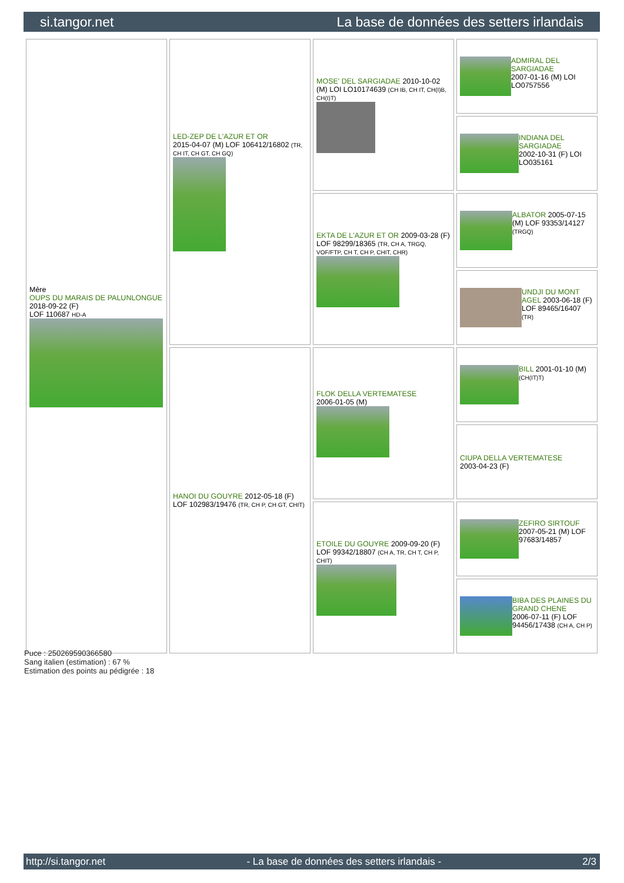si.tangor.net La base de données des setters irlandais
| Mère OUPS DU MARAIS DE PALUNLONGUE 2018-09-22 (F) LOF 110687 HD-A | LED-ZEP DE L'AZUR ET OR 2015-04-07 (M) LOF 106412/16802 (TR, CH IT, CH GT, CH GQ) | MOSE' DEL SARGIADAE 2010-10-02 (M) LOI LO10174639 (CH IB, CH IT, CH(I)B, CH(I)T) | ADMIRAL DEL SARGIADAE 2007-01-16 (M) LOI LO0757556 |
| | | | INDIANA DEL SARGIADAE 2002-10-31 (F) LOI LO035161 |
| | | EKTA DE L'AZUR ET OR 2009-03-28 (F) LOF 98299/18365 (TR, CH A, TRGQ, VOF/FTP, CH T, CH P, CHIT, CHR) | ALBATOR 2005-07-15 (M) LOF 93353/14127 (TRGQ) |
| | | | UNDJI DU MONT AGEL 2003-06-18 (F) LOF 89465/16407 (TR) |
| | HANOI DU GOUYRE 2012-05-18 (F) LOF 102983/19476 (TR, CH P, CH GT, CHIT) | FLOK DELLA VERTEMATESE 2006-01-05 (M) | BILL 2001-01-10 (M) (CH(IT)T) |
| | | | CIUPA DELLA VERTEMATESE 2003-04-23 (F) |
| | | ETOILE DU GOUYRE 2009-09-20 (F) LOF 99342/18807 (CH A, TR, CH T, CH P, CHIT) | ZEFIRO SIRTOUF 2007-05-21 (M) LOF 97683/14857 |
| | | | BIBA DES PLAINES DU GRAND CHENE 2006-07-11 (F) LOF 94456/17438 (CH A, CH P) |
Puce : 250269590366580
Sang italien (estimation) : 67 %
Estimation des points au pédigrée : 18
http://si.tangor.net - La base de données des setters irlandais - 2/3